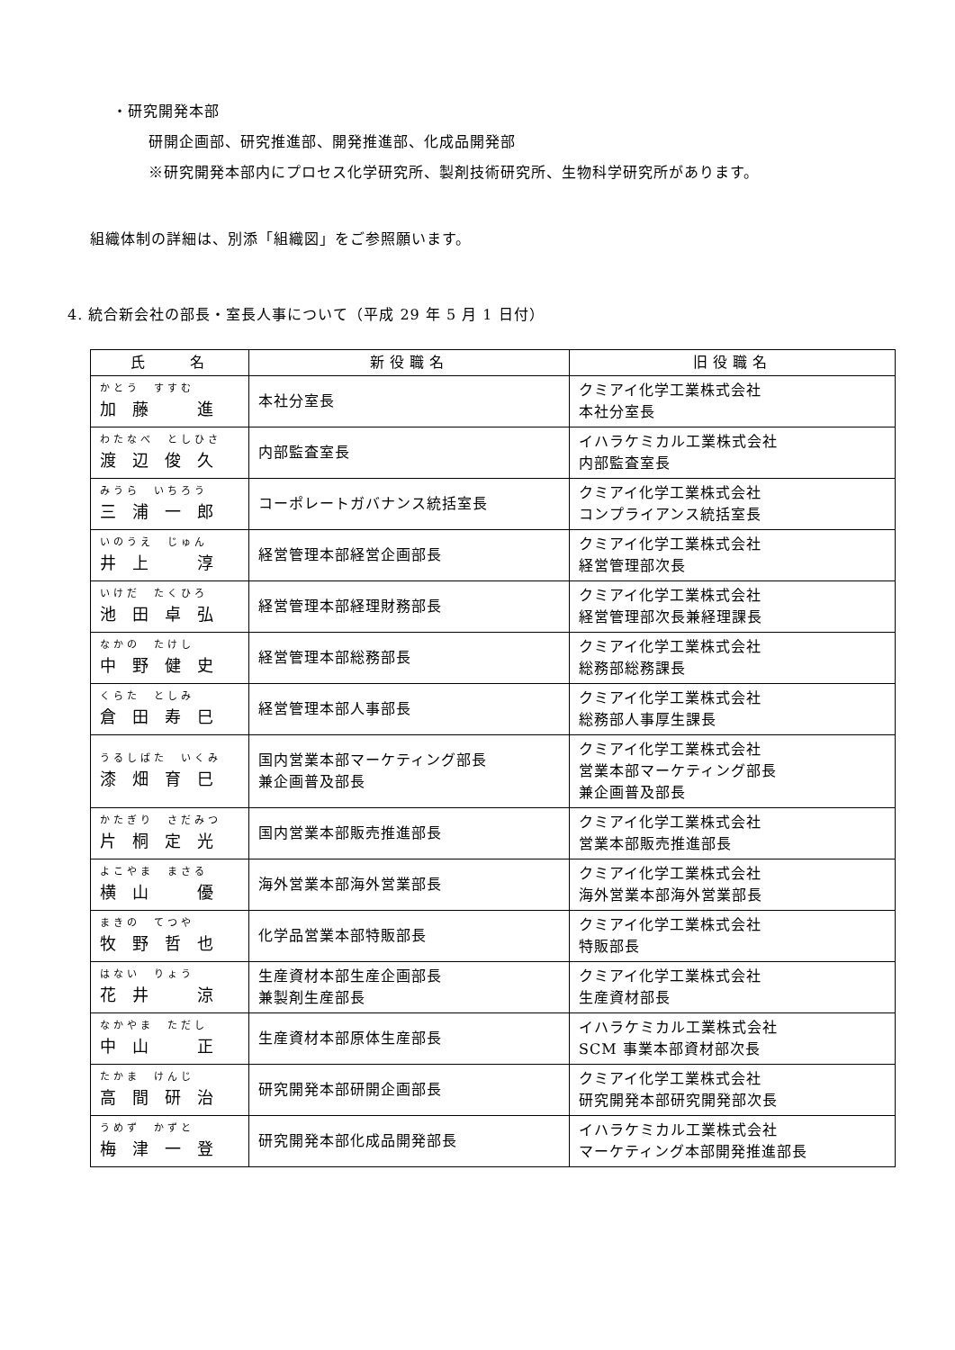・研究開発本部
研開企画部、研究推進部、開発推進部、化成品開発部
※研究開発本部内にプロセス化学研究所、製剤技術研究所、生物科学研究所があります。
組織体制の詳細は、別添「組織図」をご参照願います。
4. 統合新会社の部長・室長人事について（平成 29 年 5 月 1 日付）
| 氏 名 | 新役職名 | 旧役職名 |
| --- | --- | --- |
| かとう すすむ 加藤 進 | 本社分室長 | クミアイ化学工業株式会社 本社分室長 |
| わたなべ としひさ 渡辺俊久 | 内部監査室長 | イハラケミカル工業株式会社 内部監査室長 |
| みうら いちろう 三浦一郎 | コーポレートガバナンス統括室長 | クミアイ化学工業株式会社 コンプライアンス統括室長 |
| いのうえ じゅん 井上 淳 | 経営管理本部経営企画部長 | クミアイ化学工業株式会社 経営管理部次長 |
| いけだ たくひろ 池田卓弘 | 経営管理本部経理財務部長 | クミアイ化学工業株式会社 経営管理部次長兼経理課長 |
| なかの たけし 中野健史 | 経営管理本部総務部長 | クミアイ化学工業株式会社 総務部総務課長 |
| くらた としみ 倉田寿巳 | 経営管理本部人事部長 | クミアイ化学工業株式会社 総務部人事厚生課長 |
| うるしばた いくみ 漆畑育巳 | 国内営業本部マーケティング部長 兼企画普及部長 | クミアイ化学工業株式会社 営業本部マーケティング部長 兼企画普及部長 |
| かたぎり さだみつ 片桐定光 | 国内営業本部販売推進部長 | クミアイ化学工業株式会社 営業本部販売推進部長 |
| よこやま まさる 横山 優 | 海外営業本部海外営業部長 | クミアイ化学工業株式会社 海外営業本部海外営業部長 |
| まきの てつや 牧野哲也 | 化学品営業本部特販部長 | クミアイ化学工業株式会社 特販部長 |
| はない りょう 花井 涼 | 生産資材本部生産企画部長 兼製剤生産部長 | クミアイ化学工業株式会社 生産資材部長 |
| なかやま ただし 中山 正 | 生産資材本部原体生産部長 | イハラケミカル工業株式会社 SCM 事業本部資材部次長 |
| たかま けんじ 高間研治 | 研究開発本部研開企画部長 | クミアイ化学工業株式会社 研究開発本部研究開発部次長 |
| うめず かずと 梅津一登 | 研究開発本部化成品開発部長 | イハラケミカル工業株式会社 マーケティング本部開発推進部長 |